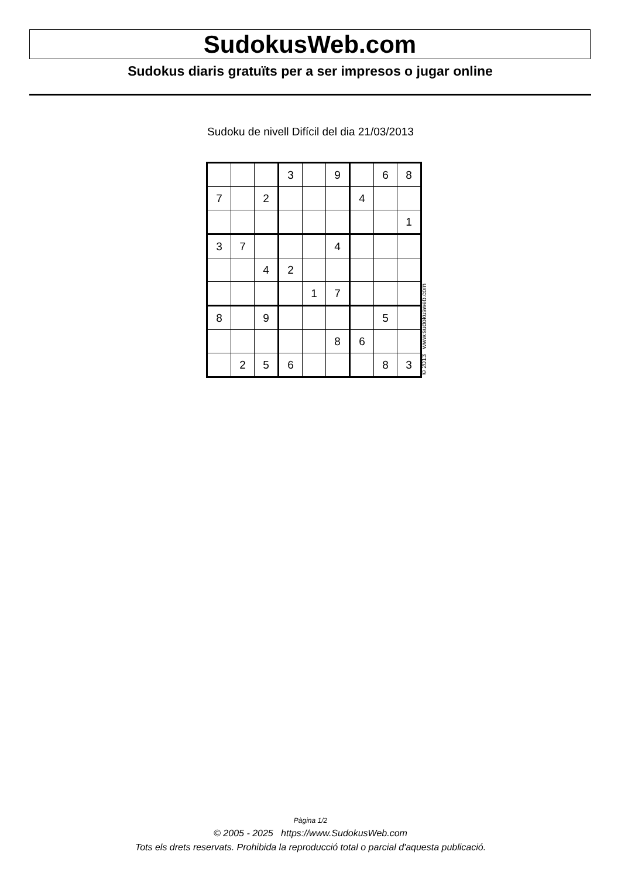SudokusWeb.com
Sudokus diaris gratuïts per a ser impresos o jugar online
Sudoku de nivell Difícil del dia 21/03/2013
| | | | 3 | | 9 | | 6 | 8 |
| 7 | | 2 | | | | 4 | | |
| | | | | | | | | 1 |
| 3 | 7 | | | | 4 | | | |
| | | 4 | 2 | | | | | |
| | | | | 1 | 7 | | | |
| 8 | | 9 | | | | | 5 | |
| | | | | | 8 | 6 | | |
| | 2 | 5 | 6 | | | | 8 | 3 |
© 2013 www.sudokusweb.com
Pàgina 1/2
© 2005 - 2025 https://www.SudokusWeb.com
Tots els drets reservats. Prohibida la reproducció total o parcial d'aquesta publicació.